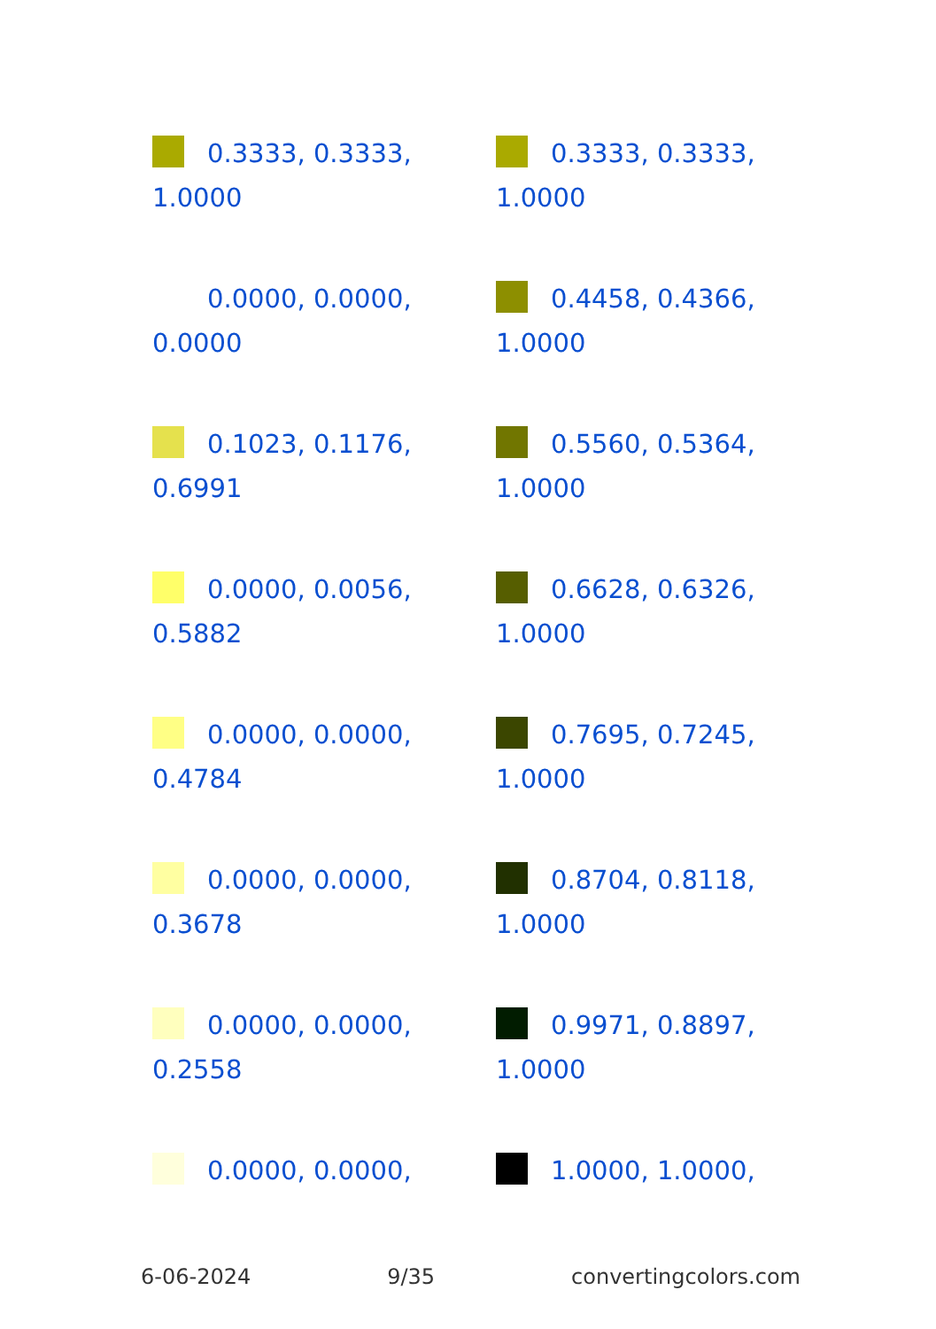0.3333, 0.3333, 1.0000
0.3333, 0.3333, 1.0000
0.0000, 0.0000, 0.0000
0.4458, 0.4366, 1.0000
0.1023, 0.1176, 0.6991
0.5560, 0.5364, 1.0000
0.0000, 0.0056, 0.5882
0.6628, 0.6326, 1.0000
0.0000, 0.0000, 0.4784
0.7695, 0.7245, 1.0000
0.0000, 0.0000, 0.3678
0.8704, 0.8118, 1.0000
0.0000, 0.0000, 0.2558
0.9971, 0.8897, 1.0000
0.0000, 0.0000,
1.0000, 1.0000,
6-06-2024 9/35 convertingcolors.com